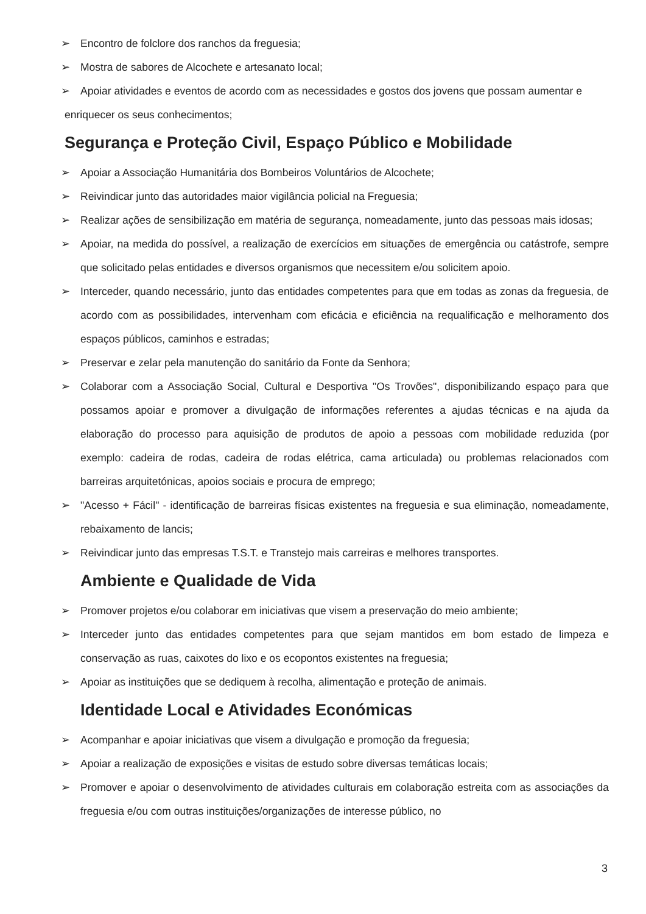➢ Encontro de folclore dos ranchos da freguesia;
➢ Mostra de sabores de Alcochete e artesanato local;
➢ Apoiar atividades e eventos de acordo com as necessidades e gostos dos jovens que possam aumentar e
enriquecer os seus conhecimentos;
Segurança e Proteção Civil, Espaço Público e Mobilidade
➢ Apoiar a Associação Humanitária dos Bombeiros Voluntários de Alcochete;
➢ Reivindicar junto das autoridades maior vigilância policial na Freguesia;
➢ Realizar ações de sensibilização em matéria de segurança, nomeadamente, junto das pessoas mais idosas;
➢ Apoiar, na medida do possível, a realização de exercícios em situações de emergência ou catástrofe, sempre que solicitado pelas entidades e diversos organismos que necessitem e/ou solicitem apoio.
➢ Interceder, quando necessário, junto das entidades competentes para que em todas as zonas da freguesia, de acordo com as possibilidades, intervenham com eficácia e eficiência na requalificação e melhoramento dos espaços públicos, caminhos e estradas;
➢ Preservar e zelar pela manutenção do sanitário da Fonte da Senhora;
➢ Colaborar com a Associação Social, Cultural e Desportiva "Os Trovões", disponibilizando espaço para que possamos apoiar e promover a divulgação de informações referentes a ajudas técnicas e na ajuda da elaboração do processo para aquisição de produtos de apoio a pessoas com mobilidade reduzida (por exemplo: cadeira de rodas, cadeira de rodas elétrica, cama articulada) ou problemas relacionados com barreiras arquitetónicas, apoios sociais e procura de emprego;
➢ "Acesso + Fácil" - identificação de barreiras físicas existentes na freguesia e sua eliminação, nomeadamente, rebaixamento de lancis;
➢ Reivindicar junto das empresas T.S.T. e Transtejo mais carreiras e melhores transportes.
Ambiente e Qualidade de Vida
➢ Promover projetos e/ou colaborar em iniciativas que visem a preservação do meio ambiente;
➢ Interceder junto das entidades competentes para que sejam mantidos em bom estado de limpeza e conservação as ruas, caixotes do lixo e os ecopontos existentes na freguesia;
➢ Apoiar as instituições que se dediquem à recolha, alimentação e proteção de animais.
Identidade Local e Atividades Económicas
➢ Acompanhar e apoiar iniciativas que visem a divulgação e promoção da freguesia;
➢ Apoiar a realização de exposições e visitas de estudo sobre diversas temáticas locais;
➢ Promover e apoiar o desenvolvimento de atividades culturais em colaboração estreita com as associações da freguesia e/ou com outras instituições/organizações de interesse público, no
3